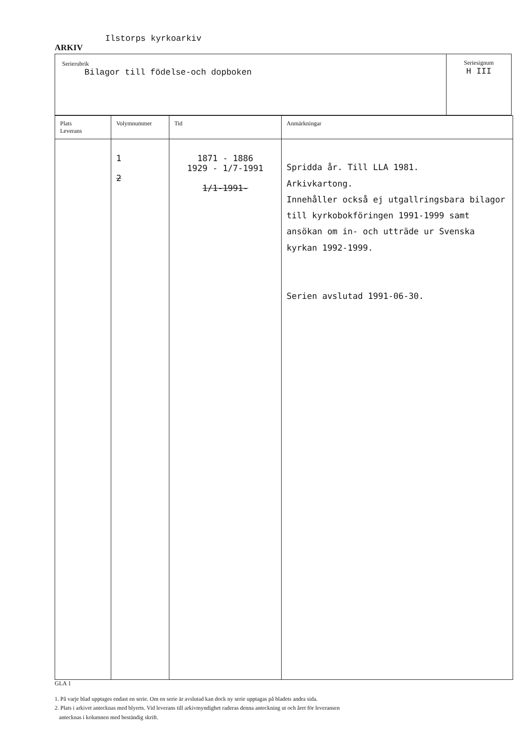ARKIV Ilstorps kyrkoarkiv
Serierubrik
Bilagor till födelse-och dopboken
Seriesignum
H III
| Plats Leverans | Volymnummer | Tid | Anmärkningar |
| --- | --- | --- | --- |
| | 1 2 | 1871 - 1886 1929 - 1/7-1991 1/1-1991- | Spridda år. Till LLA 1981. Arkivkartong. Innehåller också ej utgallringsbara bilagor till kyrkobokföringen 1991-1999 samt ansökan om in- och utträde ur Svenska kyrkan 1992-1999. Serien avslutad 1991-06-30. |
GLA 1
1. På varje blad upptages endast en serie. Om en serie är avslutad kan dock ny serie upptagas på bladets andra sida.
2. Plats i arkivet antecknas med blyerts. Vid leverans till arkivmyndighet raderas denna anteckning ut och året för leveransen
antecknas i kolumnen med beständig skrift.